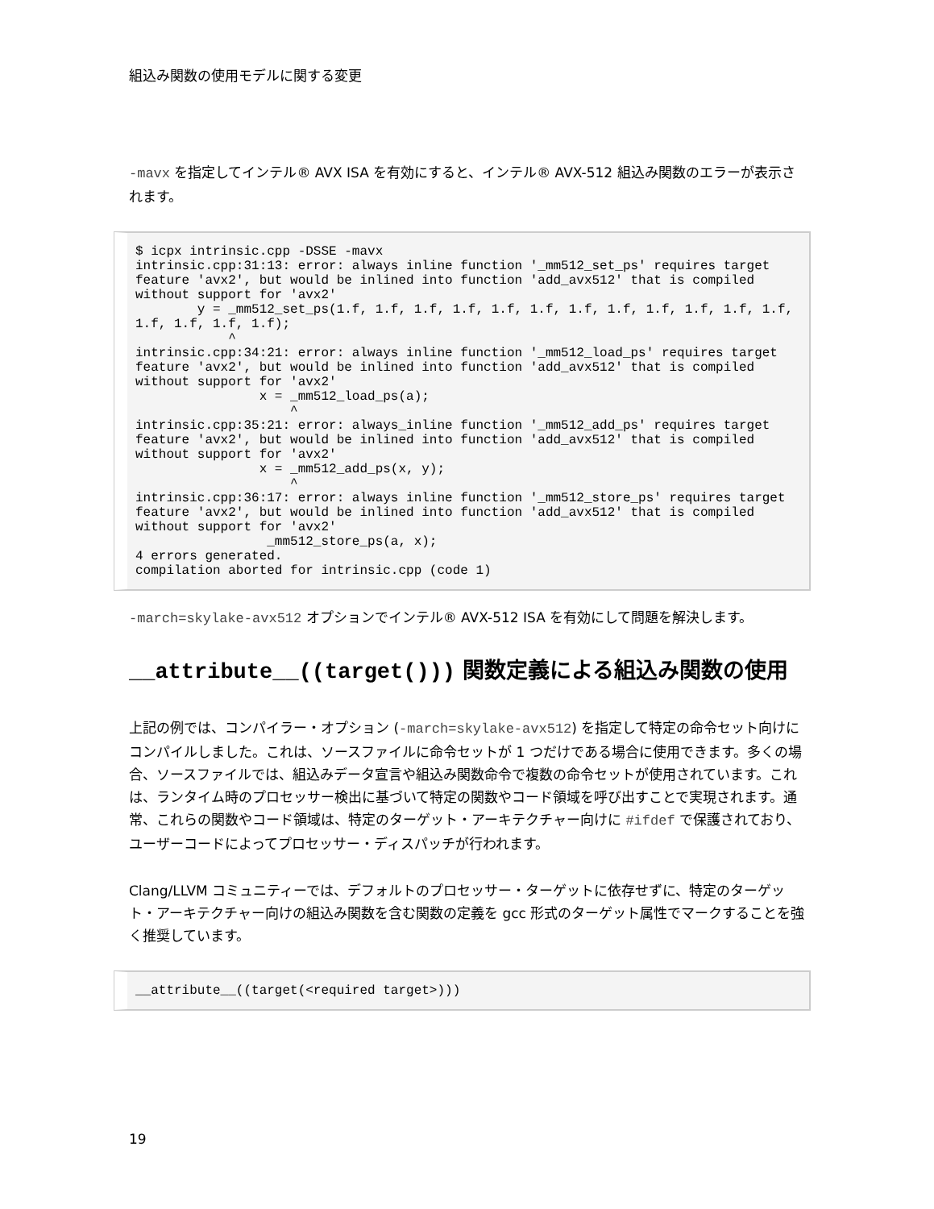組込み関数の使用モデルに関する変更
-mavx を指定してインテル® AVX ISA を有効にすると、インテル® AVX-512 組込み関数のエラーが表示されます。
$ icpx intrinsic.cpp -DSSE -mavx
intrinsic.cpp:31:13: error: always inline function '_mm512_set_ps' requires target feature 'avx2', but would be inlined into function 'add_avx512' that is compiled without support for 'avx2'
        y = _mm512_set_ps(1.f, 1.f, 1.f, 1.f, 1.f, 1.f, 1.f, 1.f, 1.f, 1.f, 1.f, 1.f, 1.f, 1.f, 1.f, 1.f);
            ^
intrinsic.cpp:34:21: error: always inline function '_mm512_load_ps' requires target feature 'avx2', but would be inlined into function 'add_avx512' that is compiled without support for 'avx2'
                x = _mm512_load_ps(a);
                    ^
intrinsic.cpp:35:21: error: always_inline function '_mm512_add_ps' requires target feature 'avx2', but would be inlined into function 'add_avx512' that is compiled without support for 'avx2'
                x = _mm512_add_ps(x, y);
                    ^
intrinsic.cpp:36:17: error: always inline function '_mm512_store_ps' requires target feature 'avx2', but would be inlined into function 'add_avx512' that is compiled without support for 'avx2'
                 _mm512_store_ps(a, x);
4 errors generated.
compilation aborted for intrinsic.cpp (code 1)
-march=skylake-avx512 オプションでインテル® AVX-512 ISA を有効にして問題を解決します。
__attribute__((target())) 関数定義による組込み関数の使用
上記の例では、コンパイラー・オプション (-march=skylake-avx512) を指定して特定の命令セット向けにコンパイルしました。これは、ソースファイルに命令セットが 1 つだけである場合に使用できます。多くの場合、ソースファイルでは、組込みデータ宣言や組込み関数命令で複数の命令セットが使用されています。これは、ランタイム時のプロセッサー検出に基づいて特定の関数やコード領域を呼び出すことで実現されます。通常、これらの関数やコード領域は、特定のターゲット・アーキテクチャー向けに #ifdef で保護されており、ユーザーコードによってプロセッサー・ディスパッチが行われます。
Clang/LLVM コミュニティーでは、デフォルトのプロセッサー・ターゲットに依存せずに、特定のターゲット・アーキテクチャー向けの組込み関数を含む関数の定義を gcc 形式のターゲット属性でマークすることを強く推奨しています。
__attribute__((target(<required target>)))
19